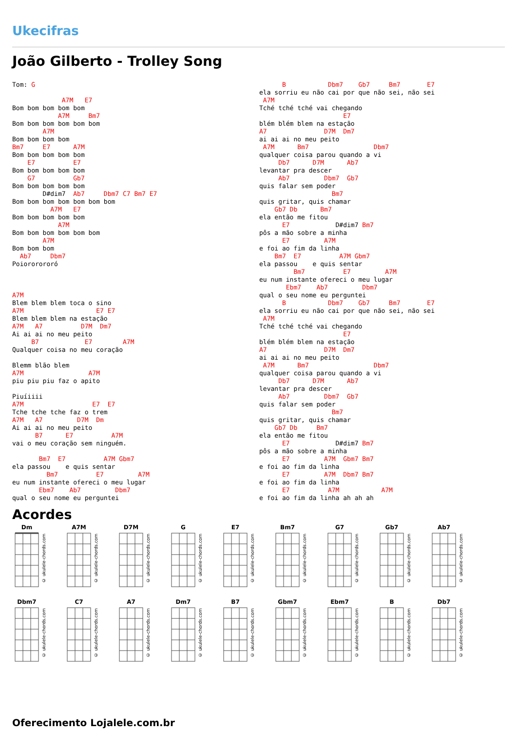Ukecifras
João Gilberto - Trolley Song
Tom: G

             A7M   E7
Bom bom bom bom bom
            A7M     Bm7
Bom bom bom bom bom bom
        A7M
Bom bom bom bom
Bm7     E7      A7M
Bom bom bom bom bom
    E7          E7
Bom bom bom bom bom
    G7          Gb7
Bom bom bom bom bom
        D#dim7  Ab7     Dbm7 C7 Bm7 E7
Bom bom bom bom bom bom bom
          A7M   E7
Bom bom bom bom bom
            A7M
Bom bom bom bom bom bom
        A7M
Bom bom bom
  Ab7     Dbm7
Poiororororó



A7M
Blem blem blem toca o sino
A7M                   E7 E7
Blem blem blem na estação
A7M   A7          D7M  Dm7
Ai ai ai no meu peito
     B7            E7        A7M
Qualquer coisa no meu coração

Blemm blão blem
A7M                 A7M
piu piu piu faz o apito

Piuíiiii
A7M                  E7  E7
Tche tche tche faz o trem
A7M   A7         D7M  Dm
Ai ai ai no meu peito
      B7      E7          A7M
vai o meu coração sem ninguém.

       Bm7  E7          A7M Gbm7
ela passou    e quis sentar
         Bm7          E7         A7M
eu num instante ofereci o meu lugar
       Ebm7    Ab7         Dbm7
qual o seu nome eu perguntei
      B           Dbm7    Gb7     Bm7       E7
ela sorriu eu não cai por que não sei, não sei
 A7M
Tché tché tché vai chegando
                      E7
blém blém blem na estação
A7               D7M  Dm7
ai ai ai no meu peito
 A7M      Bm7                 Dbm7
qualquer coisa parou quando a vi
     Db7      D7M      Ab7
levantar pra descer
     Ab7         Dbm7  Gb7
quis falar sem poder
                   Bm7
quis gritar, quis chamar
    Gb7 Db      Bm7
ela então me fitou
      E7            D#dim7 Bm7
pôs a mão sobre a minha
      E7         A7M
e foi ao fim da linha
    Bm7  E7          A7M Gbm7
ela passou    e quis sentar
         Bm7          E7         A7M
eu num instante ofereci o meu lugar
       Ebm7    Ab7         Dbm7
qual o seu nome eu perguntei
      B           Dbm7    Gb7     Bm7       E7
ela sorriu eu não cai por que não sei, não sei
 A7M
Tché tché tché vai chegando
                      E7
blém blém blem na estação
A7               D7M  Dm7
ai ai ai no meu peito
 A7M      Bm7                 Dbm7
qualquer coisa parou quando a vi
     Db7      D7M      Ab7
levantar pra descer
     Ab7         Dbm7  Gb7
quis falar sem poder
                   Bm7
quis gritar, quis chamar
    Gb7 Db     Bm7
ela então me fitou
      E7            D#dim7 Bm7
pôs a mão sobre a minha
      E7         A7M  Gbm7 Bm7
e foi ao fim da linha
      E7         A7M  Dbm7 Bm7
e foi ao fim da linha
      E7          A7M           A7M
e foi ao fim da linha ah ah ah
Acordes
Dm
© ukulele-chords.com
A7M
© ukulele-chords.com
D7M
© ukulele-chords.com
G
© ukulele-chords.com
E7
© ukulele-chords.com
Bm7
© ukulele-chords.com
G7
© ukulele-chords.com
Gb7
© ukulele-chords.com
Ab7
© ukulele-chords.com
Dbm7
© ukulele-chords.com
C7
© ukulele-chords.com
A7
© ukulele-chords.com
Dm7
© ukulele-chords.com
B7
© ukulele-chords.com
Gbm7
© ukulele-chords.com
Ebm7
© ukulele-chords.com
B
© ukulele-chords.com
Db7
© ukulele-chords.com
Oferecimento Lojalele.com.br